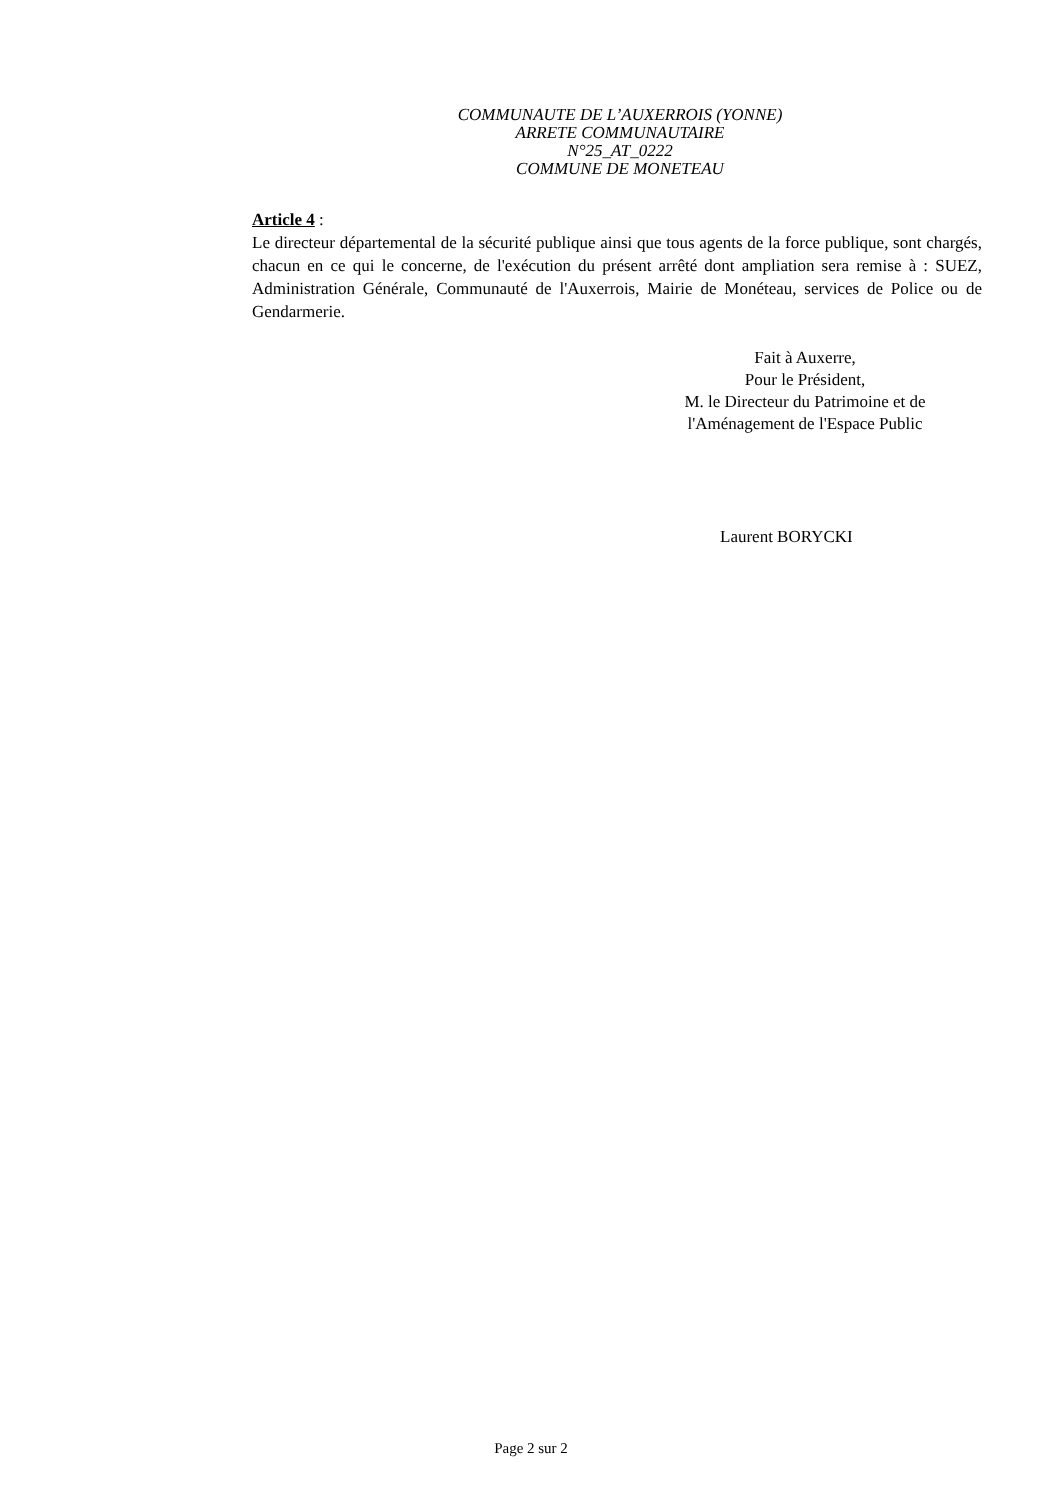COMMUNAUTE DE L’AUXERROIS (YONNE)
ARRETE COMMUNAUTAIRE
N°25_AT_0222
COMMUNE DE MONETEAU
Article 4 :
Le directeur départemental de la sécurité publique ainsi que tous agents de la force publique, sont chargés, chacun en ce qui le concerne, de l'exécution du présent arrêté dont ampliation sera remise à : SUEZ, Administration Générale, Communauté de l'Auxerrois, Mairie de Monéteau, services de Police ou de Gendarmerie.
Fait à Auxerre,
Pour le Président,
M. le Directeur du Patrimoine et de
l'Aménagement de l'Espace Public
Laurent BORYCKI
Page 2 sur 2